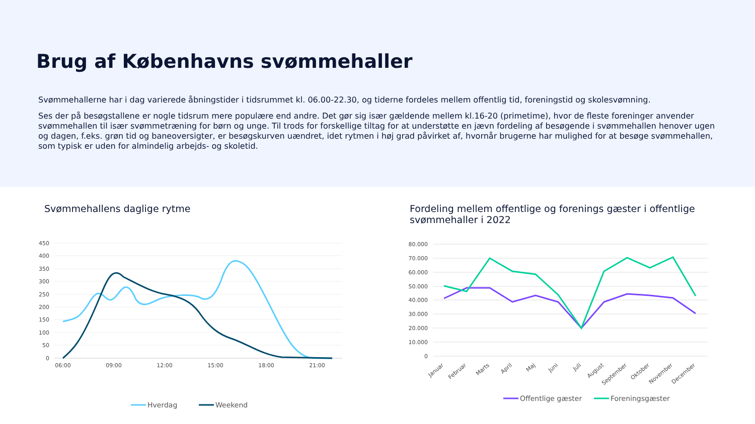Brug af Københavns svømmehaller
Svømmehallerne har i dag varierede åbningstider i tidsrummet kl. 06.00-22.30, og tiderne fordeles mellem offentlig tid, foreningstid og skolesvømning.
Ses der på besøgstallene er nogle tidsrum mere populære end andre. Det gør sig især gældende mellem kl.16-20 (primetime), hvor de fleste foreninger anvender svømmehallen til især svømmetræning for børn og unge. Til trods for forskellige tiltag for at understøtte en jævn fordeling af besøgende i svømmehallen henover ugen og dagen, f.eks. grøn tid og baneoversigter, er besøgskurven uændret, idet rytmen i høj grad påvirket af, hvornår brugerne har mulighed for at besøge svømmehallen, som typisk er uden for almindelig arbejds- og skoletid.
Svømmehallens daglige rytme
450
400
350
300
250
200
150
100
50
0
06:00
09:00
12:00
15:00
18:00
21:00
Hverdag
Weekend
Fordeling mellem offentlige og forenings gæster i offentlige svømmehaller i 2022
80.000
70.000
60.000
50.000
40.000
30.000
20.000
10.000
0
Januar
Februar
Marts
April
Maj
Juni
Juli
August
September
Oktober
November
December
Offentlige gæster
Foreningsgæster